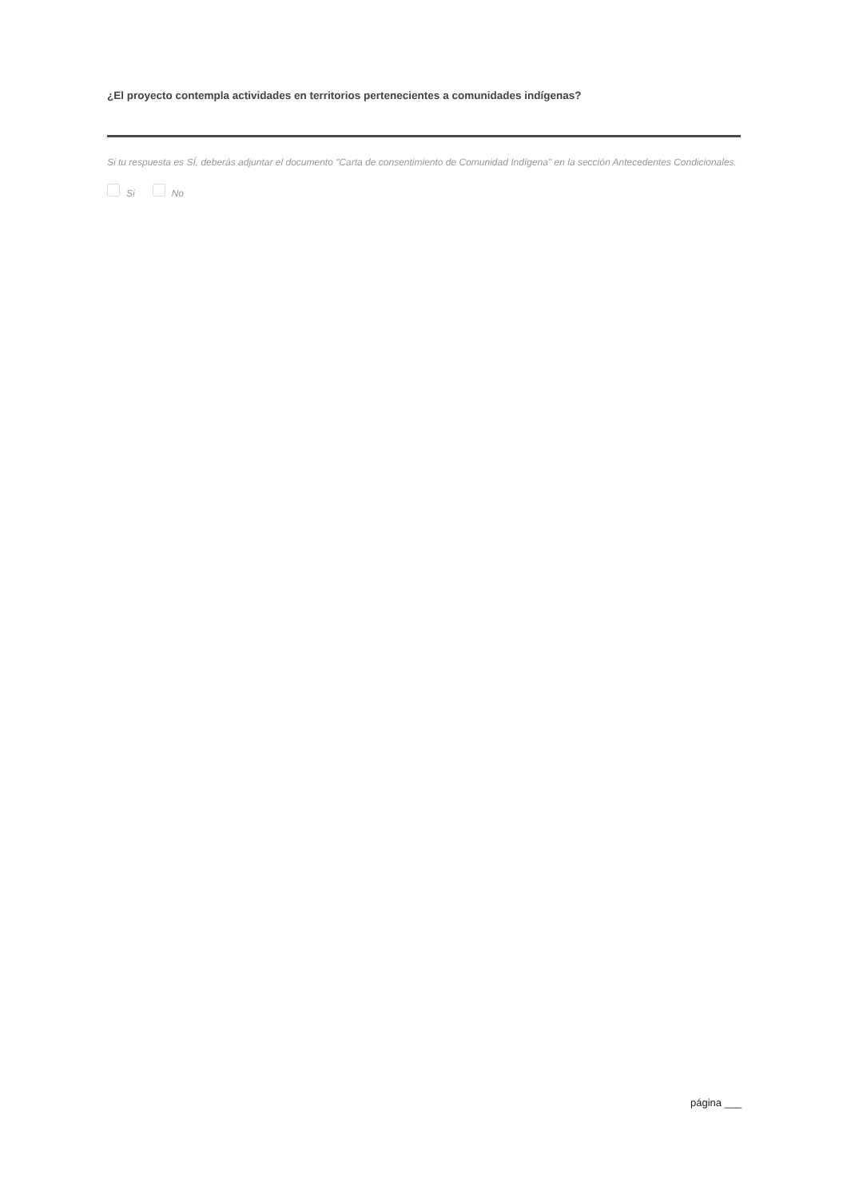¿El proyecto contempla actividades en territorios pertenecientes a comunidades indígenas?
Si tu respuesta es SÍ, deberás adjuntar el documento "Carta de consentimiento de Comunidad Indígena" en la sección Antecedentes Condicionales.
Si No
página ___